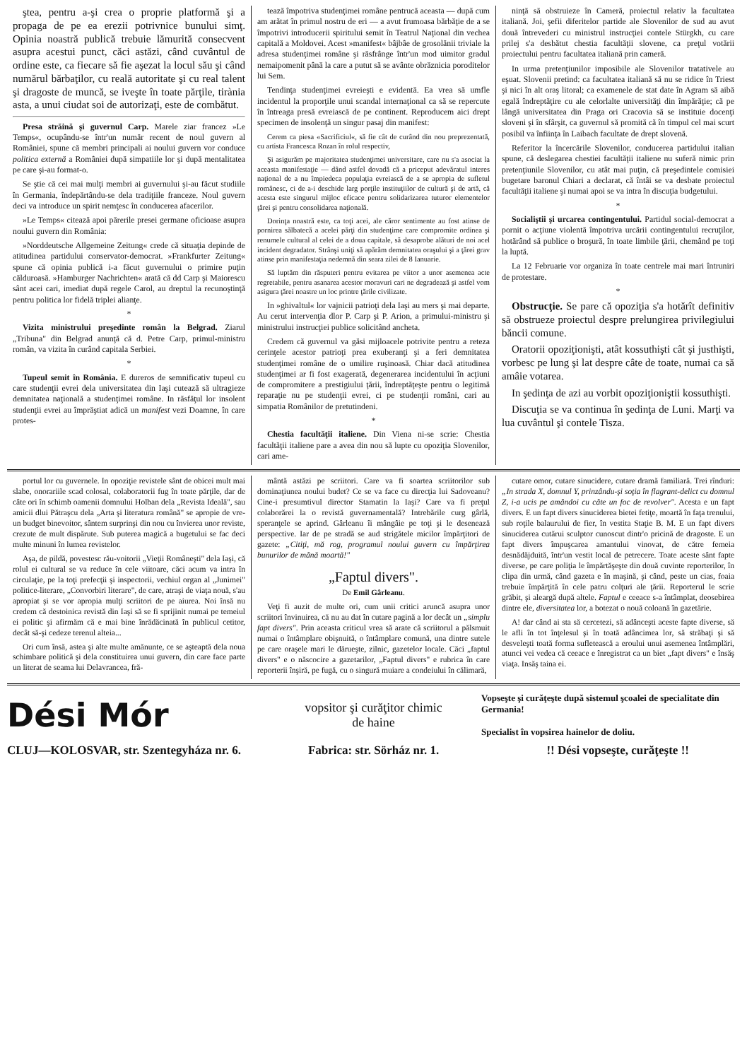ştea, pentru a-şi crea o proprie platformă şi a propaga de pe ea erezii potrivnice bunului simţ. Opinia noastră publică trebuie lămurită consecvent asupra acestui punct, căci astăzi, când cuvântul de ordine este, ca fiecare să fie aşezat la locul său şi când numărul bărbaţilor, cu reală autoritate şi cu real talent şi dragoste de muncă, se iveşte în toate părţile, tirània asta, a unui ciudat soi de autorizaţi, este de combătut.
Presa străină şi guvernul Carp. Marele ziar francez »Le Temps«, ocupându-se într'un număr recent de noul guvern al României, spune că membri principali ai noului guvern vor conduce politica externă a României după simpatiile lor şi după mentalitatea pe care şi-au format-o.
Se ştie că cei mai mulţi membri ai guvernului şi-au făcut studiile în Germania, îndepărtându-se dela tradiţiile franceze. Noul guvern deci va introduce un spirit nemţesc în conducerea afacerilor.
»Le Temps« citează apoi părerile presei germane oficioase asupra noului guvern din România:
»Norddeutsche Allgemeine Zeitung« crede că situaţia depinde de atitudinea partidului conservator-democrat. »Frankfurter Zeitung« spune că opinia publică i-a făcut guvernului o primire puţin călduroasă. »Hamburger Nachrichten« arată că dd Carp şi Maiorescu sânt acei cari, imediat după regele Carol, au dreptul la recunoştinţă pentru politica lor fidelă triplei alianţe.
*
Vizita ministrului preşedinte român la Belgrad. Ziarul „Tribuna" din Belgrad anunţă că d. Petre Carp, primul-ministru român, va vizita în curând capitala Serbiei.
*
Tupeul semit în România. E dureros de semnificativ tupeul cu care studenţii evrei dela universitatea din Iaşi cutează să ultragieze demnitatea naţională a studenţimei române. In răsfăţul lor insolent studenţii evrei au împrăştiat adică un manifest vezi Doamne, în care protes-
tează împotriva studenţimei române pentrucă aceasta — după cum am arătat în primul nostru de eri — a avut frumoasa bărbăţie de a se împotrivi introducerii spiritului semit în Teatrul Naţional din vechea capitală a Moldovei. Acest »manifest« bâjbâe de grosolănii triviale la adresa studenţimei române şi răsfrânge într'un mod uimitor gradul nemaipomenit până la care a putut să se avânte obrăznicia poroditelor lui Sem.
Tendinţa studenţimei evreieşti e evidentă. Ea vrea să umfle incidentul la proporţile unui scandal internaţional ca să se repercute în întreaga presă evreiască de pe continent. Reproducem aici drept specimen de insolenţă un singur pasaj din manifest:
Cerem ca piesa «Sacrificiul«, să fie cât de curând din nou preprezentată, cu artista Francesca Rozan în rolul respectiv,
Şi asigurăm pe majoritatea studenţimei universitare, care nu s'a asociat la aceasta manifestaţie — dând astfel dovadă că a priceput adevăratul interes naţional de a nu împiedeca populaţia evreiască de a se apropia de sufletul românesc, ci de a-i deschide larg porţile instituţiilor de cultură şi de artă, că acesta este singurul mijloc eficace pentru solidarizarea tuturor elementelor ţărei şi pentru consolidarea naţională.
Dorinţa noastră este, ca toţi acei, ale căror sentimente au fost atinse de pornirea sălbatecă a acelei părţi din studenţime care compromite ordinea şi renumele cultural al celei de a doua capitale, să desaprobe alături de noi acel incident degradator. Strânşi uniţi să apărăm demnitatea oraşului şi a ţărei grav atinse prin manifestaţia nedemnă din seara zilei de 8 Ianuarie.
Să luptăm din răsputeri pentru evitarea pe viitor a unor asemenea acte regretabile, pentru asanarea acestor moravuri cari ne degradează şi astfel vom asigura ţărei noastre un loc printre ţările civilizate.
In »ghivaltul« lor vajnicii patrioţi dela Iaşi au mers şi mai departe. Au cerut intervenţia dlor P. Carp şi P. Arion, a primului-ministru şi ministrului instrucţiei publice solicitând ancheta.
Credem că guvernul va găsi mijloacele potrivite pentru a reteza cerinţele acestor patrioţi prea exuberanţi şi a feri demnitatea studenţimei române de o umilire ruşinoasă. Chiar dacă atitudinea studenţimei ar fi fost exagerată, degenerarea incidentului în acţiuni de compromitere a prestigiului ţării, îndreptăţeşte pentru o legitimă reparaţie nu pe studenţii evrei, ci pe studenţii români, cari au simpatia Românilor de pretutindeni.
*
Chestia facultăţii italiene. Din Viena ni-se scrie: Chestia facultăţii italiene pare a avea din nou să lupte cu opoziţia Slovenilor, cari ame-
ninţă să obstruieze în Cameră, proiectul relativ la facultatea italiană. Joi, şefii diferitelor partide ale Slovenilor de sud au avut două întrevederi cu ministrul instrucţiei contele Stürgkh, cu care prilej s'a desbătut chestia facultăţii slovene, ca preţul votării proiectului pentru facultatea italiană prin cameră.
In urma pretenţiunilor imposibile ale Slovenilor tratativele au eşuat. Slovenii pretind: ca facultatea italiană să nu se ridice în Triest şi nici în alt oraş litoral; ca examenele de stat date în Agram să aibă egală îndreptăţire cu ale celorlalte universităţi din împărăţie; că pe lângă universitatea din Praga ori Cracovia să se instituie docenţi sloveni şi în sfârşit, ca guvernul să promită că în timpul cel mai scurt posibil va înfiinţa în Laibach facultate de drept slovenă.
Referitor la încercările Slovenilor, conducerea partidului italian spune, că deslegarea chestiei facultăţii italiene nu suferă nimic prin pretenţiunile Slovenilor, cu atât mai puţin, că preşedintele comisiei bugetare baronul Chiari a declarat, că întâi se va desbate proiectul facultăţii italiene şi numai apoi se va intra în discuţia budgetului.
*
Socialiştii şi urcarea contingentului. Partidul social-democrat a pornit o acţiune violentă împotriva urcării contingentului recruţilor, hotărând să publice o broşură, în toate limbile ţării, chemând pe toţi la luptă.
La 12 Februarie vor organiza în toate centrele mai mari întruniri de protestare.
*
Obstrucţie. Se pare că opoziţia s'a hotărît definitiv să obstrueze proiectul despre prelungirea privilegiului băncii comune.
Oratorii opoziţionişti, atât kossuthişti cât şi justhişti, vorbesc pe lung şi lat despre câte de toate, numai ca să amâie votarea.
In şedinţa de azi au vorbit opoziţioniştii kossuthişti.
Discuţia se va continua în şedinţa de Luni. Marţi va lua cuvântul şi contele Tisza.
portul lor cu guvernele. In opoziţie revistele sânt de obicei mult mai slabe, onorariile scad colosal, colaboratorii fug în toate părţile, dar de câte ori în schimb oamenii domnului Holban dela „Revista Ideală", sau amicii dlui Pătraşcu dela „Arta şi literatura română" se apropie de vre-un budget binevoitor, sântem surprinşi din nou cu învierea unor reviste, crezute de mult dispărute. Sub puterea magică a bugetului se fac deci multe minuni în lumea revistelor.
Aşa, de pildă, povestesc rău-voitorii „Vieţii Româneşti" dela Iaşi, că rolul ei cultural se va reduce în cele viitoare, căci acum va intra în circulaţie, pe la toţi prefecţii şi inspectorii, vechiul organ al „Junimei" politice-literare, „Convorbiri literare", de care, atraşi de viaţa nouă, s'au apropiat şi se vor apropia mulţi scriitori de pe aiurea. Noi însă nu credem că destoinica revistă din Iaşi să se fi sprijinit numai pe temeiul ei politic şi afirmăm că e mai bine înrădăcinată în publicul cetitor, decât să-şi cedeze terenul alteia...
Ori cum însă, astea şi alte multe amănunte, ce se aşteaptă dela noua schimbare politică şi dela constituirea unui guvern, din care face parte un literat de seama lui Delavrancea, fră-
mântă astăzi pe scriitori. Care va fi soartea scriitorilor sub dominaţiunea noului budet? Ce se va face cu direcţia lui Sadoveanu? Cine-i presumtivul director Stamatin la Iaşi? Care va fi preţul colaborărei la o revistă guvernamentală? Intrebările curg gârlă, speranţele se aprind. Gârleanu îi mângâie pe toţi şi le desenează perspective. Iar de pe stradă se aud strigătele micilor împărţitori de gazete: „Citiţi, mă rog, programul noului guvern cu împărţirea bunurilor de mână moartă!"
„Faptul divers".
De Emil Gârleanu.
Veţi fi auzit de multe ori, cum unii critici aruncă asupra unor scriitori învinuirea, că nu au dat în cutare pagină a lor decât un „simplu fapt divers". Prin aceasta criticul vrea să arate că scriitorul a pălsmuit numai o întâmplare obişnuită, o întâmplare comună, una dintre sutele pe care oraşele mari le dărueşte, zilnic, gazetelor locale. Căci „faptul divers" e o născocire a gazetarilor, „Faptul divers" e rubrica în care reporterii înşiră, pe fugă, cu o singură muiare a condeiului în călimară,
cutare omor, cutare sinucidere, cutare dramă familiară. Trei rînduri: „In strada X, domnul Y, prinzându-şi soţia în flagrant-delict cu domnul Z, i-a ucis pe amândoi cu câte un foc de revolver". Acesta e un fapt divers. E un fapt divers sinuciderea bietei fetiţe, moartă în faţa trenului, sub roţile balaurului de fier, în vestita Staţie B. M. E un fapt divers sinuciderea cutărui sculptor cunoscut dintr'o pricină de dragoste. E un fapt divers împuşcarea amantului vinovat, de către femeia desnădăjduită, într'un vestit local de petrecere. Toate aceste sânt fapte diverse, pe care poliţia le împărtăşeşte din două cuvinte reporterilor, în clipa din urmă, când gazeta e în maşină, şi când, peste un cias, foaia trebuie împărţită în cele patru colţuri ale ţării. Reporterul le scrie grăbit, şi aleargă după altele. Faptul e ceeace s-a întâmplat, deosebirea dintre ele, diversitatea lor, a botezat o nouă coloană în gazetărie.
A! dar când ai sta să cercetezi, să adânceşti aceste fapte diverse, să le afli în tot înţelesul şi în toată adâncimea lor, să străbaţi şi să desveleşti toată forma sufletească a eroului unui asemenea întâmplări, atunci vei vedea că ceeace e înregistrat ca un biet „fapt divers" e însăş viaţa. Insăş taina ei.
Dési Mór
vopsitor şi curăţitor chimic
de haine
Vopseşte şi curăţeşte după sistemul şcoalei de specialitate din Germania!
Specialist în vopsirea hainelor de doliu.
CLUJ—KOLOSVAR, str. Szentegyháza nr. 6.
Fabrica: str. Sörház nr. 1. !! Dési vopseşte, curăţeşte !!